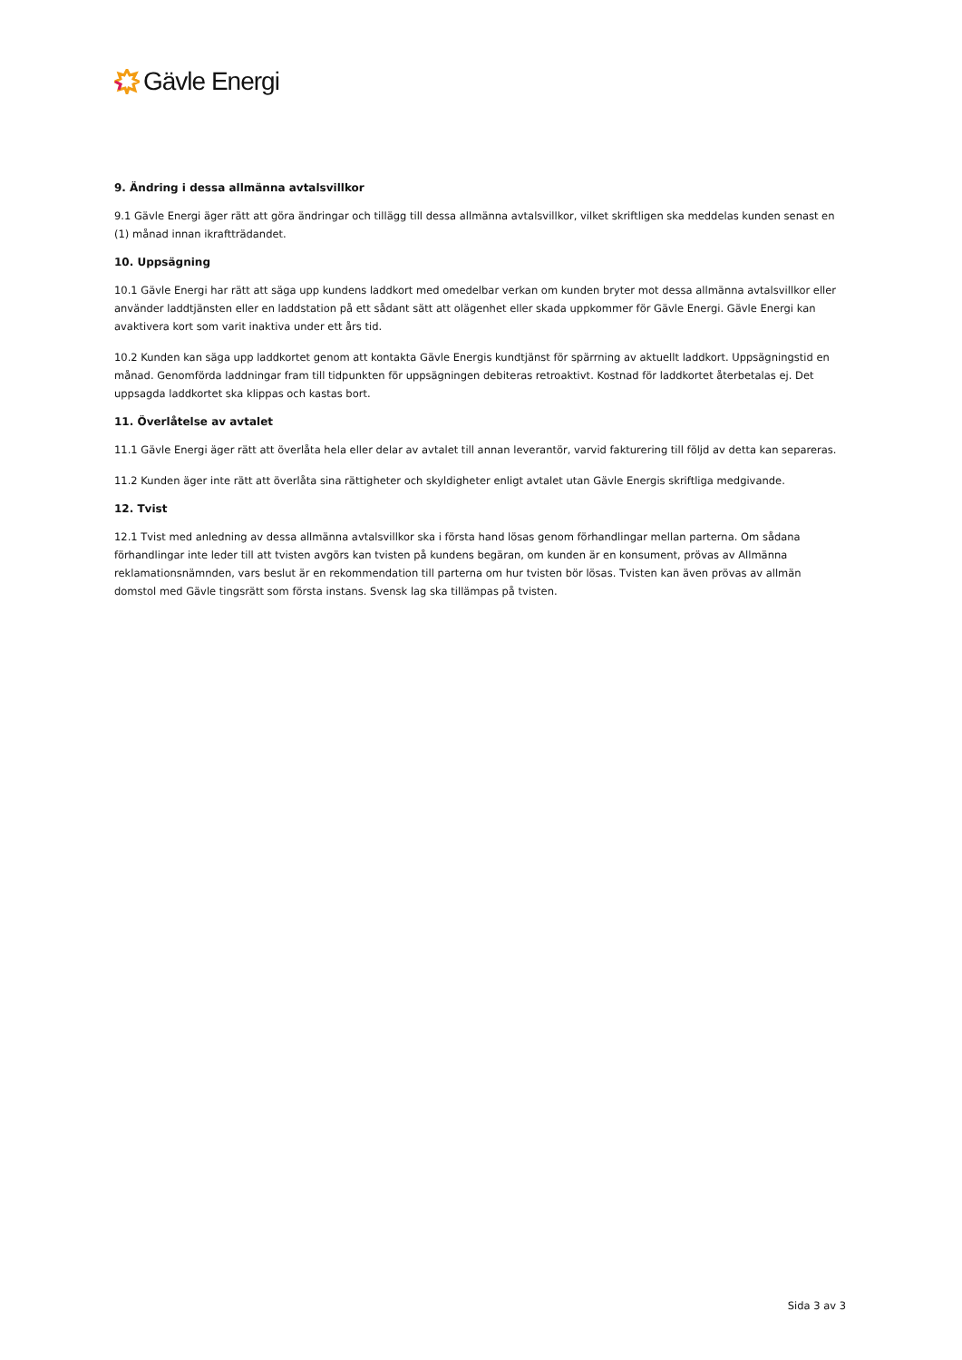Gävle Energi
9. Ändring i dessa allmänna avtalsvillkor
9.1 Gävle Energi äger rätt att göra ändringar och tillägg till dessa allmänna avtalsvillkor, vilket skriftligen ska meddelas kunden senast en (1) månad innan ikraftträdandet.
10. Uppsägning
10.1 Gävle Energi har rätt att säga upp kundens laddkort med omedelbar verkan om kunden bryter mot dessa allmänna avtalsvillkor eller använder laddtjänsten eller en laddstation på ett sådant sätt att olägenhet eller skada uppkommer för Gävle Energi. Gävle Energi kan avaktivera kort som varit inaktiva under ett års tid.
10.2 Kunden kan säga upp laddkortet genom att kontakta Gävle Energis kundtjänst för spärrning av aktuellt laddkort. Uppsägningstid en månad. Genomförda laddningar fram till tidpunkten för uppsägningen debiteras retroaktivt. Kostnad för laddkortet återbetalas ej. Det uppsagda laddkortet ska klippas och kastas bort.
11. Överlåtelse av avtalet
11.1 Gävle Energi äger rätt att överlåta hela eller delar av avtalet till annan leverantör, varvid fakturering till följd av detta kan separeras.
11.2 Kunden äger inte rätt att överlåta sina rättigheter och skyldigheter enligt avtalet utan Gävle Energis skriftliga medgivande.
12. Tvist
12.1 Tvist med anledning av dessa allmänna avtalsvillkor ska i första hand lösas genom förhandlingar mellan parterna. Om sådana förhandlingar inte leder till att tvisten avgörs kan tvisten på kundens begäran, om kunden är en konsument, prövas av Allmänna reklamationsnämnden, vars beslut är en rekommendation till parterna om hur tvisten bör lösas. Tvisten kan även prövas av allmän domstol med Gävle tingsrätt som första instans. Svensk lag ska tillämpas på tvisten.
Sida 3 av 3